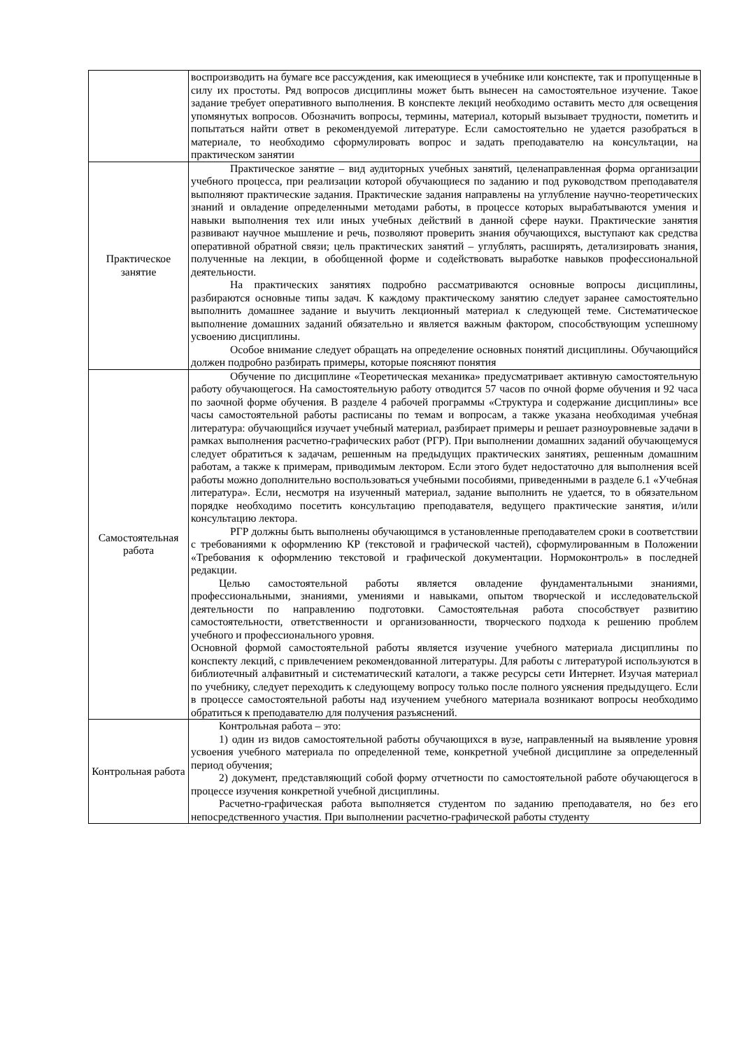| | воспроизводить на бумаге все рассуждения, как имеющиеся в учебнике или конспекте, так и пропущенные в силу их простоты. Ряд вопросов дисциплины может быть вынесен на самостоятельное изучение. Такое задание требует оперативного выполнения. В конспекте лекций необходимо оставить место для освещения упомянутых вопросов. Обозначить вопросы, термины, материал, который вызывает трудности, пометить и попытаться найти ответ в рекомендуемой литературе. Если самостоятельно не удается разобраться в материале, то необходимо сформулировать вопрос и задать преподавателю на консультации, на практическом занятии |
| Практическое занятие | Практическое занятие – вид аудиторных учебных занятий, целенаправленная форма организации учебного процесса, при реализации которой обучающиеся по заданию и под руководством преподавателя выполняют практические задания. Практические задания направлены на углубление научно-теоретических знаний и овладение определенными методами работы, в процессе которых вырабатываются умения и навыки выполнения тех или иных учебных действий в данной сфере науки. Практические занятия развивают научное мышление и речь, позволяют проверить знания обучающихся, выступают как средства оперативной обратной связи; цель практических занятий – углублять, расширять, детализировать знания, полученные на лекции, в обобщенной форме и содействовать выработке навыков профессиональной деятельности. На практических занятиях подробно рассматриваются основные вопросы дисциплины, разбираются основные типы задач. К каждому практическому занятию следует заранее самостоятельно выполнить домашнее задание и выучить лекционный материал к следующей теме. Систематическое выполнение домашних заданий обязательно и является важным фактором, способствующим успешному усвоению дисциплины. Особое внимание следует обращать на определение основных понятий дисциплины. Обучающийся должен подробно разбирать примеры, которые поясняют понятия |
| Самостоятельная работа | Обучение по дисциплине «Теоретическая механика» предусматривает активную самостоятельную работу обучающегося. На самостоятельную работу отводится 57 часов по очной форме обучения и 92 часа по заочной форме обучения. В разделе 4 рабочей программы «Структура и содержание дисциплины» все часы самостоятельной работы расписаны по темам и вопросам, а также указана необходимая учебная литература: обучающийся изучает учебный материал, разбирает примеры и решает разноуровневые задачи в рамках выполнения расчетно-графических работ (РГР). При выполнении домашних заданий обучающемуся следует обратиться к задачам, решенным на предыдущих практических занятиях, решенным домашним работам, а также к примерам, приводимым лектором. Если этого будет недостаточно для выполнения всей работы можно дополнительно воспользоваться учебными пособиями, приведенными в разделе 6.1 «Учебная литература». Если, несмотря на изученный материал, задание выполнить не удается, то в обязательном порядке необходимо посетить консультацию преподавателя, ведущего практические занятия, и/или консультацию лектора. РГР должны быть выполнены обучающимся в установленные преподавателем сроки в соответствии с требованиями к оформлению КР (текстовой и графической частей), сформулированным в Положении «Требования к оформлению текстовой и графической документации. Нормоконтроль» в последней редакции. Целью самостоятельной работы является овладение фундаментальными знаниями, профессиональными, знаниями, умениями и навыками, опытом творческой и исследовательской деятельности по направлению подготовки. Самостоятельная работа способствует развитию самостоятельности, ответственности и организованности, творческого подхода к решению проблем учебного и профессионального уровня. Основной формой самостоятельной работы является изучение учебного материала дисциплины по конспекту лекций, с привлечением рекомендованной литературы. Для работы с литературой используются в библиотечный алфавитный и систематический каталоги, а также ресурсы сети Интернет. Изучая материал по учебнику, следует переходить к следующему вопросу только после полного уяснения предыдущего. Если в процессе самостоятельной работы над изучением учебного материала возникают вопросы необходимо обратиться к преподавателю для получения разъяснений. |
| Контрольная работа | Контрольная работа – это: 1) один из видов самостоятельной работы обучающихся в вузе, направленный на выявление уровня усвоения учебного материала по определенной теме, конкретной учебной дисциплине за определенный период обучения; 2) документ, представляющий собой форму отчетности по самостоятельной работе обучающегося в процессе изучения конкретной учебной дисциплины. Расчетно-графическая работа выполняется студентом по заданию преподавателя, но без его непосредственного участия. При выполнении расчетно-графической работы студенту |